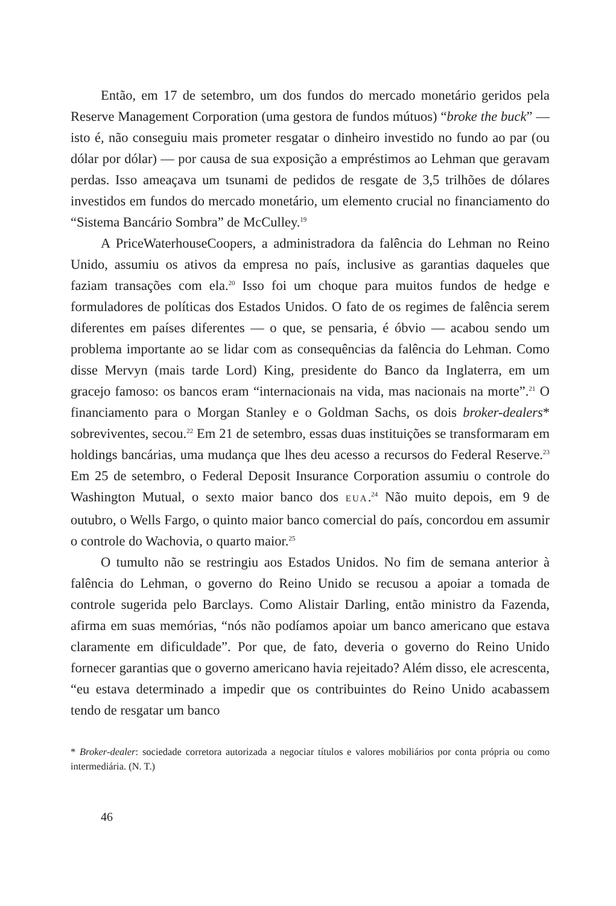Então, em 17 de setembro, um dos fundos do mercado monetário geridos pela Reserve Management Corporation (uma gestora de fundos mútuos) “broke the buck” — isto é, não conseguiu mais prometer resgatar o dinheiro investido no fundo ao par (ou dólar por dólar) — por causa de sua exposição a empréstimos ao Lehman que geravam perdas. Isso ameaçava um tsunami de pedidos de resgate de 3,5 trilhões de dólares investidos em fundos do mercado monetário, um elemento crucial no financiamento do “Sistema Bancário Sombra” de McCulley.<sup>19</sup>
A PriceWaterhouseCoopers, a administradora da falência do Lehman no Reino Unido, assumiu os ativos da empresa no país, inclusive as garantias daqueles que faziam transações com ela.<sup>20</sup> Isso foi um choque para muitos fundos de hedge e formuladores de políticas dos Estados Unidos. O fato de os regimes de falência serem diferentes em países diferentes — o que, se pensaria, é óbvio — acabou sendo um problema importante ao se lidar com as consequências da falência do Lehman. Como disse Mervyn (mais tarde Lord) King, presidente do Banco da Inglaterra, em um gracejo famoso: os bancos eram “internacionais na vida, mas nacionais na morte”.<sup>21</sup> O financiamento para o Morgan Stanley e o Goldman Sachs, os dois broker-dealers* sobreviventes, secou.<sup>22</sup> Em 21 de setembro, essas duas instituições se transformaram em holdings bancárias, uma mudança que lhes deu acesso a recursos do Federal Reserve.<sup>23</sup> Em 25 de setembro, o Federal Deposit Insurance Corporation assumiu o controle do Washington Mutual, o sexto maior banco dos EUA.<sup>24</sup> Não muito depois, em 9 de outubro, o Wells Fargo, o quinto maior banco comercial do país, concordou em assumir o controle do Wachovia, o quarto maior.<sup>25</sup>
O tumulto não se restringiu aos Estados Unidos. No fim de semana anterior à falência do Lehman, o governo do Reino Unido se recusou a apoiar a tomada de controle sugerida pelo Barclays. Como Alistair Darling, então ministro da Fazenda, afirma em suas memórias, “nós não podíamos apoiar um banco americano que estava claramente em dificuldade”. Por que, de fato, deveria o governo do Reino Unido fornecer garantias que o governo americano havia rejeitado? Além disso, ele acrescenta, “eu estava determinado a impedir que os contribuintes do Reino Unido acabassem tendo de resgatar um banco
* Broker-dealer: sociedade corretora autorizada a negociar títulos e valores mobiliários por conta própria ou como intermediária. (N. T.)
46